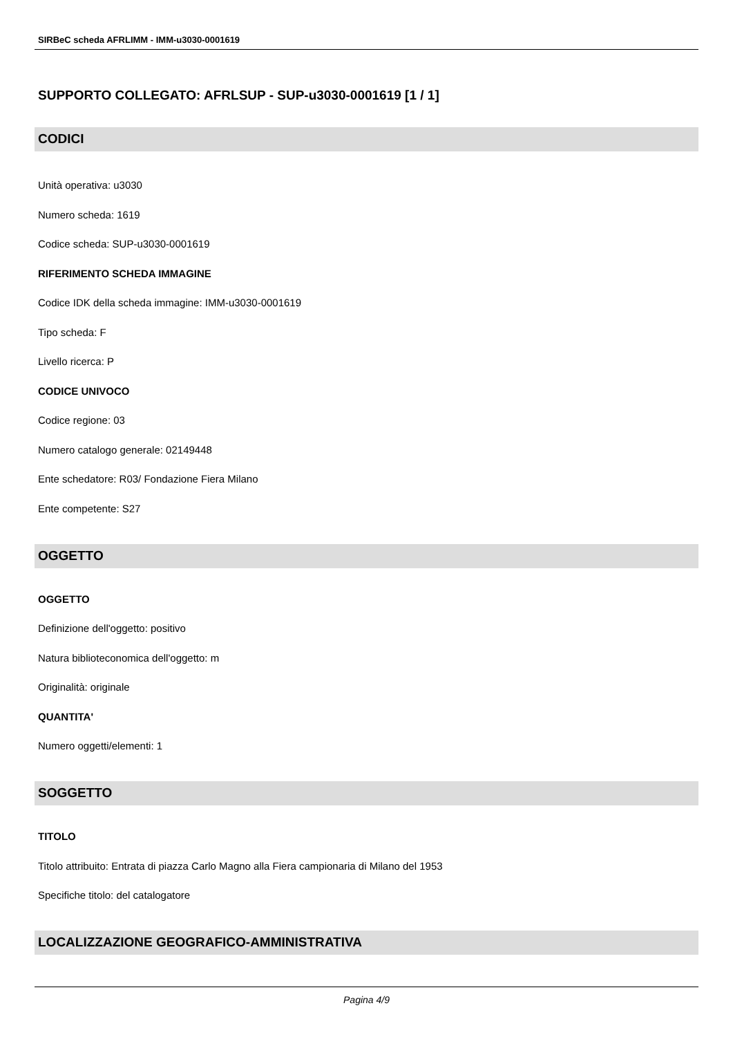SIRBeC scheda AFRLIMM - IMM-u3030-0001619
SUPPORTO COLLEGATO: AFRLSUP - SUP-u3030-0001619 [1 / 1]
CODICI
Unità operativa: u3030
Numero scheda: 1619
Codice scheda: SUP-u3030-0001619
RIFERIMENTO SCHEDA IMMAGINE
Codice IDK della scheda immagine: IMM-u3030-0001619
Tipo scheda: F
Livello ricerca: P
CODICE UNIVOCO
Codice regione: 03
Numero catalogo generale: 02149448
Ente schedatore: R03/ Fondazione Fiera Milano
Ente competente: S27
OGGETTO
OGGETTO
Definizione dell'oggetto: positivo
Natura biblioteconomica dell'oggetto: m
Originalità: originale
QUANTITA'
Numero oggetti/elementi: 1
SOGGETTO
TITOLO
Titolo attribuito: Entrata di piazza Carlo Magno alla Fiera campionaria di Milano del 1953
Specifiche titolo: del catalogatore
LOCALIZZAZIONE GEOGRAFICO-AMMINISTRATIVA
Pagina 4/9